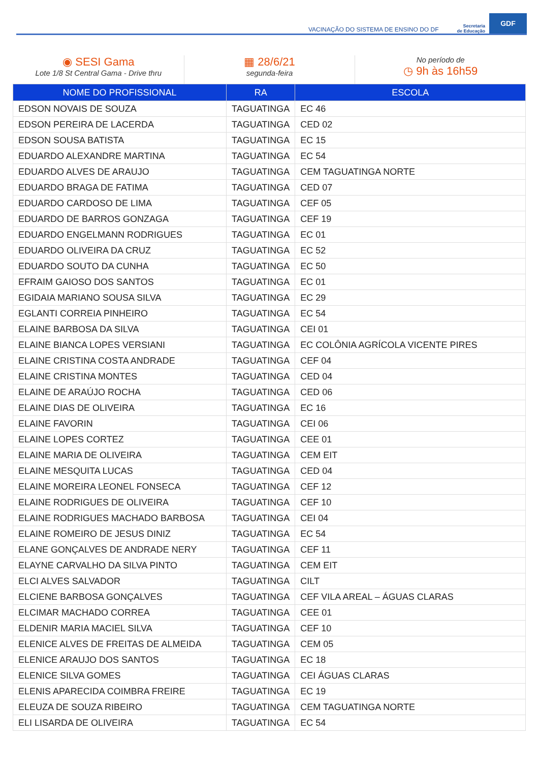VACINAÇÃO DO SISTEMA DE ENSINO DO DF Secretaria
de Educação GDF
◉ SESI Gama
Lote 1/8 St Central Gama - Drive thru
▦ 28/6/21
segunda-feira
No período de
◷ 9h às 16h59
| NOME DO PROFISSIONAL | RA | ESCOLA |
| --- | --- | --- |
| EDSON NOVAIS DE SOUZA | TAGUATINGA | EC 46 |
| EDSON PEREIRA DE LACERDA | TAGUATINGA | CED 02 |
| EDSON SOUSA BATISTA | TAGUATINGA | EC 15 |
| EDUARDO ALEXANDRE MARTINA | TAGUATINGA | EC 54 |
| EDUARDO ALVES DE ARAUJO | TAGUATINGA | CEM TAGUATINGA NORTE |
| EDUARDO BRAGA DE FATIMA | TAGUATINGA | CED 07 |
| EDUARDO CARDOSO DE LIMA | TAGUATINGA | CEF 05 |
| EDUARDO DE BARROS GONZAGA | TAGUATINGA | CEF 19 |
| EDUARDO ENGELMANN RODRIGUES | TAGUATINGA | EC 01 |
| EDUARDO OLIVEIRA DA CRUZ | TAGUATINGA | EC 52 |
| EDUARDO SOUTO DA CUNHA | TAGUATINGA | EC 50 |
| EFRAIM GAIOSO DOS SANTOS | TAGUATINGA | EC 01 |
| EGIDAIA MARIANO SOUSA SILVA | TAGUATINGA | EC 29 |
| EGLANTI CORREIA PINHEIRO | TAGUATINGA | EC 54 |
| ELAINE BARBOSA DA SILVA | TAGUATINGA | CEI 01 |
| ELAINE BIANCA LOPES VERSIANI | TAGUATINGA | EC COLÔNIA AGRÍCOLA VICENTE PIRES |
| ELAINE CRISTINA COSTA ANDRADE | TAGUATINGA | CEF 04 |
| ELAINE CRISTINA MONTES | TAGUATINGA | CED 04 |
| ELAINE DE ARAÚJO ROCHA | TAGUATINGA | CED 06 |
| ELAINE DIAS DE OLIVEIRA | TAGUATINGA | EC 16 |
| ELAINE FAVORIN | TAGUATINGA | CEI 06 |
| ELAINE LOPES CORTEZ | TAGUATINGA | CEE 01 |
| ELAINE MARIA DE OLIVEIRA | TAGUATINGA | CEM EIT |
| ELAINE MESQUITA LUCAS | TAGUATINGA | CED 04 |
| ELAINE MOREIRA LEONEL FONSECA | TAGUATINGA | CEF 12 |
| ELAINE RODRIGUES DE OLIVEIRA | TAGUATINGA | CEF 10 |
| ELAINE RODRIGUES MACHADO BARBOSA | TAGUATINGA | CEI 04 |
| ELAINE ROMEIRO DE JESUS DINIZ | TAGUATINGA | EC 54 |
| ELANE GONÇALVES DE ANDRADE NERY | TAGUATINGA | CEF 11 |
| ELAYNE CARVALHO DA SILVA PINTO | TAGUATINGA | CEM EIT |
| ELCI ALVES SALVADOR | TAGUATINGA | CILT |
| ELCIENE BARBOSA GONÇALVES | TAGUATINGA | CEF VILA AREAL – ÁGUAS CLARAS |
| ELCIMAR MACHADO CORREA | TAGUATINGA | CEE 01 |
| ELDENIR MARIA MACIEL SILVA | TAGUATINGA | CEF 10 |
| ELENICE ALVES DE FREITAS DE ALMEIDA | TAGUATINGA | CEM 05 |
| ELENICE ARAUJO DOS SANTOS | TAGUATINGA | EC 18 |
| ELENICE SILVA GOMES | TAGUATINGA | CEI ÁGUAS CLARAS |
| ELENIS APARECIDA COIMBRA FREIRE | TAGUATINGA | EC 19 |
| ELEUZA DE SOUZA RIBEIRO | TAGUATINGA | CEM TAGUATINGA NORTE |
| ELI LISARDA DE OLIVEIRA | TAGUATINGA | EC 54 |